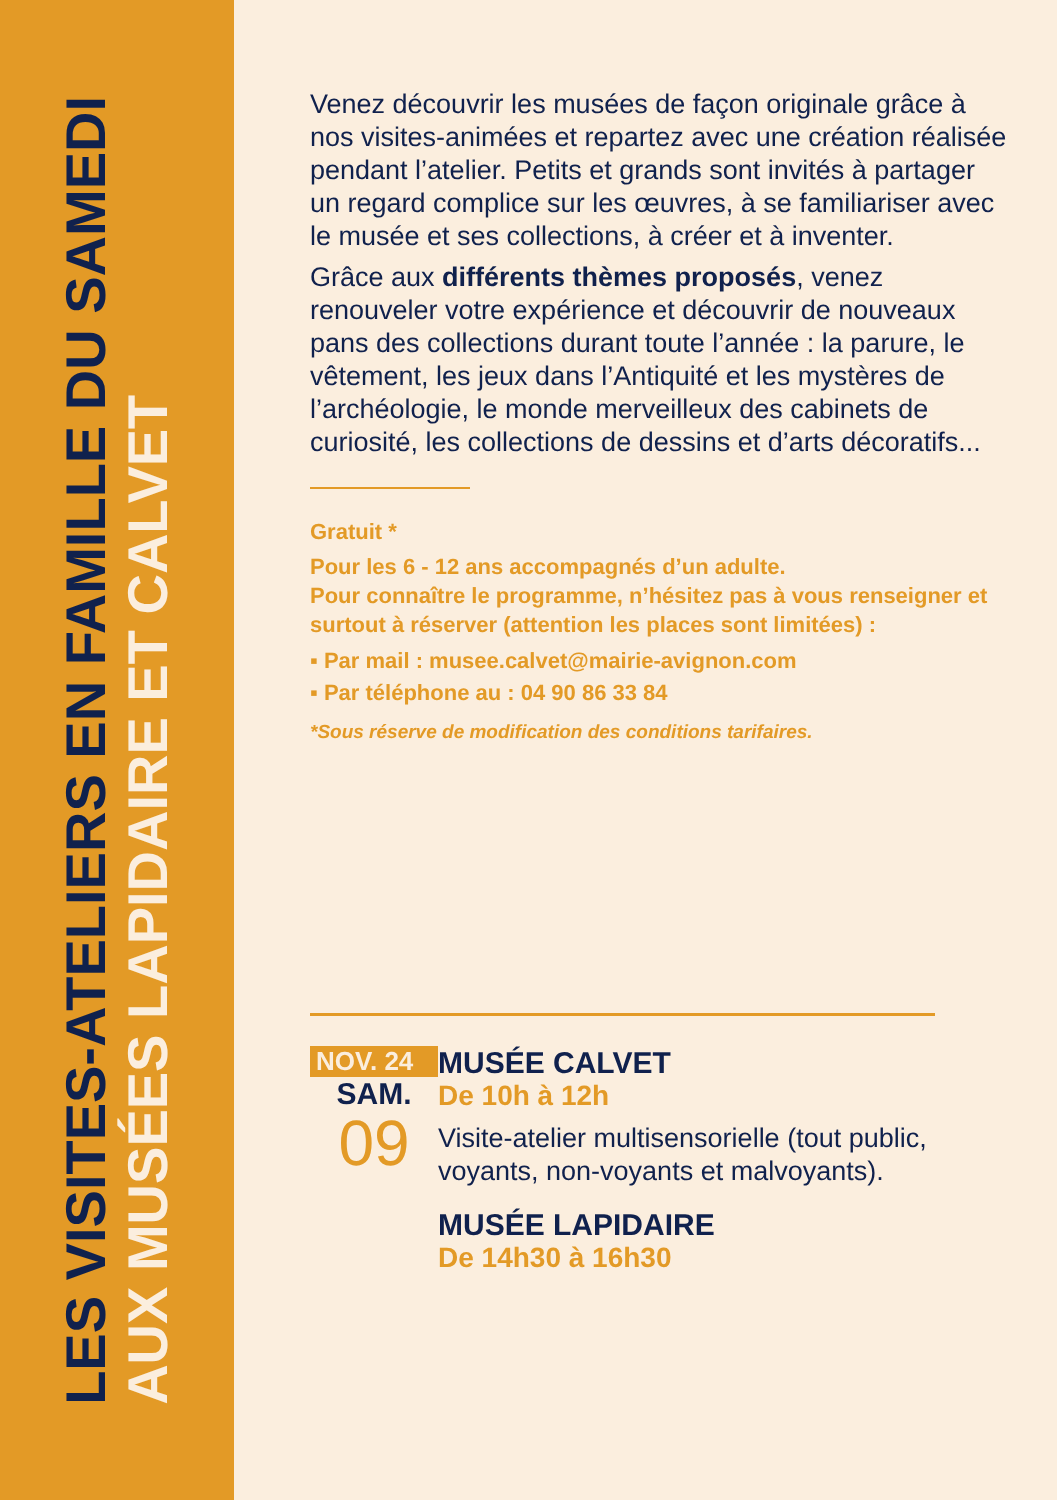LES VISITES-ATELIERS EN FAMILLE DU SAMEDI
AUX MUSÉES LAPIDAIRE ET CALVET
Venez découvrir les musées de façon originale grâce à nos visites-animées et repartez avec une création réalisée pendant l’atelier. Petits et grands sont invités à partager un regard complice sur les œuvres, à se familiariser avec le musée et ses collections, à créer et à inventer.
Grâce aux différents thèmes proposés, venez renouveler votre expérience et découvrir de nouveaux pans des collections durant toute l’année : la parure, le vêtement, les jeux dans l’Antiquité et les mystères de l’archéologie, le monde merveilleux des cabinets de curiosité, les collections de dessins et d’arts décoratifs...
Gratuit *
Pour les 6 - 12 ans accompagnés d’un adulte.
Pour connaître le programme, n’hésitez pas à vous renseigner et surtout à réserver (attention les places sont limitées) :
▪ Par mail : musee.calvet@mairie-avignon.com
▪ Par téléphone au : 04 90 86 33 84
*Sous réserve de modification des conditions tarifaires.
NOV. 24
SAM.
09
MUSÉE CALVET
De 10h à 12h
Visite-atelier multisensorielle (tout public, voyants, non-voyants et malvoyants).
MUSÉE LAPIDAIRE
De 14h30 à 16h30